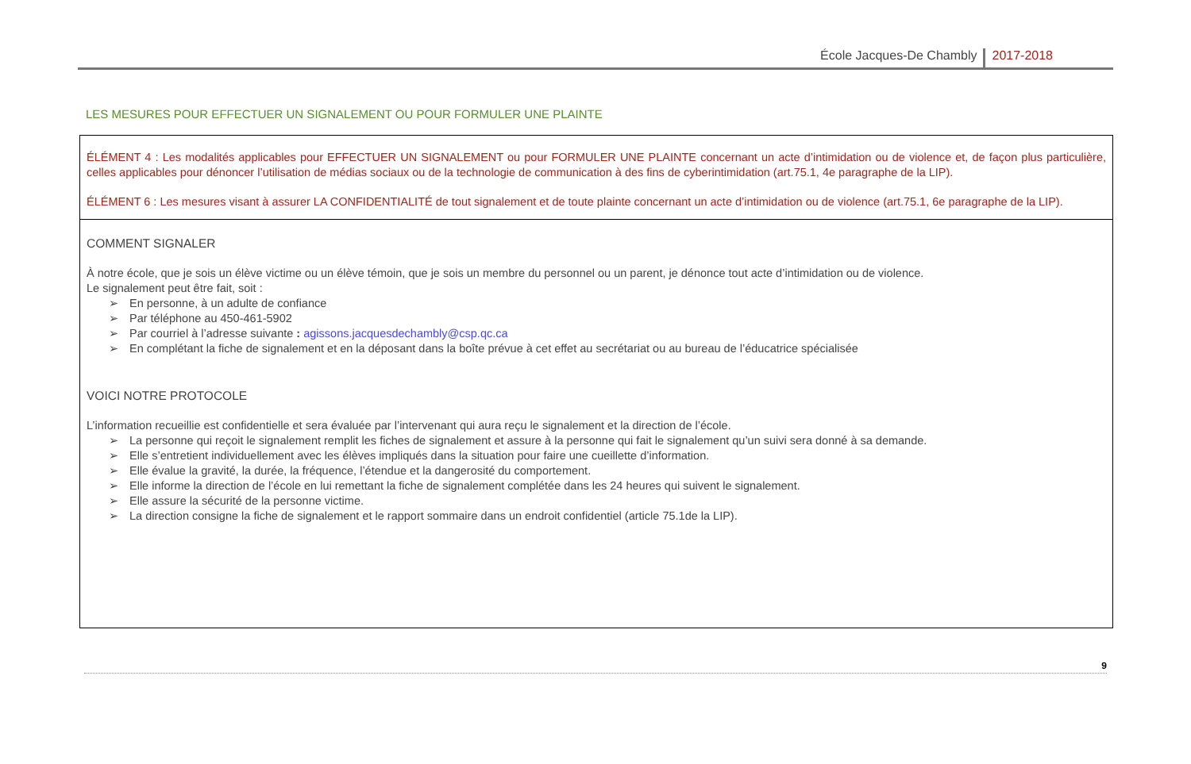École Jacques-De Chambly 2017-2018
LES MESURES POUR EFFECTUER UN SIGNALEMENT OU POUR FORMULER UNE PLAINTE
| ÉLÉMENT 4 : Les modalités applicables pour EFFECTUER UN SIGNALEMENT ou pour FORMULER UNE PLAINTE concernant un acte d’intimidation ou de violence et, de façon plus particulière, celles applicables pour dénoncer l’utilisation de médias sociaux ou de la technologie de communication à des fins de cyberintimidation (art.75.1, 4e paragraphe de la LIP). ÉLÉMENT 6 : Les mesures visant à assurer LA CONFIDENTIALITÉ de tout signalement et de toute plainte concernant un acte d’intimidation ou de violence (art.75.1, 6e paragraphe de la LIP). |
| COMMENT SIGNALER À notre école, que je sois un élève victime ou un élève témoin, que je sois un membre du personnel ou un parent, je dénonce tout acte d’intimidation ou de violence. Le signalement peut être fait, soit : ➢ En personne, à un adulte de confiance ➢ Par téléphone au 450-461-5902 ➢ Par courriel à l’adresse suivante : agissons.jacquesdechambly@csp.qc.ca ➢ En complétant la fiche de signalement et en la déposant dans la boîte prévue à cet effet au secrétariat ou au bureau de l’éducatrice spécialisée VOICI NOTRE PROTOCOLE L’information recueillie est confidentielle et sera évaluée par l’intervenant qui aura reçu le signalement et la direction de l’école. ➢ La personne qui reçoit le signalement remplit les fiches de signalement et assure à la personne qui fait le signalement qu’un suivi sera donné à sa demande. ➢ Elle s’entretient individuellement avec les élèves impliqués dans la situation pour faire une cueillette d’information. ➢ Elle évalue la gravité, la durée, la fréquence, l’étendue et la dangerosité du comportement. ➢ Elle informe la direction de l’école en lui remettant la fiche de signalement complétée dans les 24 heures qui suivent le signalement. ➢ Elle assure la sécurité de la personne victime. ➢ La direction consigne la fiche de signalement et le rapport sommaire dans un endroit confidentiel (article 75.1de la LIP). |
9